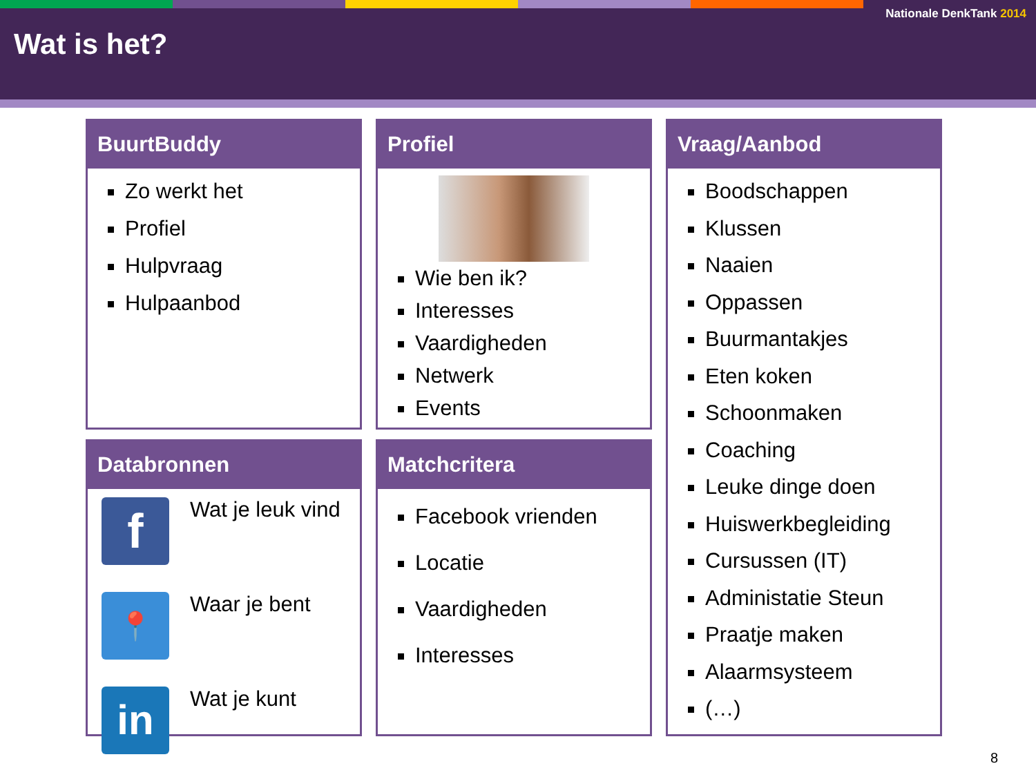Nationale DenkTank 2014
Wat is het?
BuurtBuddy
Zo werkt het
Profiel
Hulpvraag
Hulpaanbod
Profiel
Wie ben ik?
Interesses
Vaardigheden
Netwerk
Events
Vraag/Aanbod
Boodschappen
Klussen
Naaien
Oppassen
Buurmantakjes
Eten koken
Schoonmaken
Coaching
Leuke dinge doen
Huiswerkbegleiding
Cursussen (IT)
Administatie Steun
Praatje maken
Alaarmsysteem
(…)
Databronnen
f
Wat je leuk vind
📍
Waar je bent
in
Wat je kunt
Matchcritera
Facebook vrienden
Locatie
Vaardigheden
Interesses
8